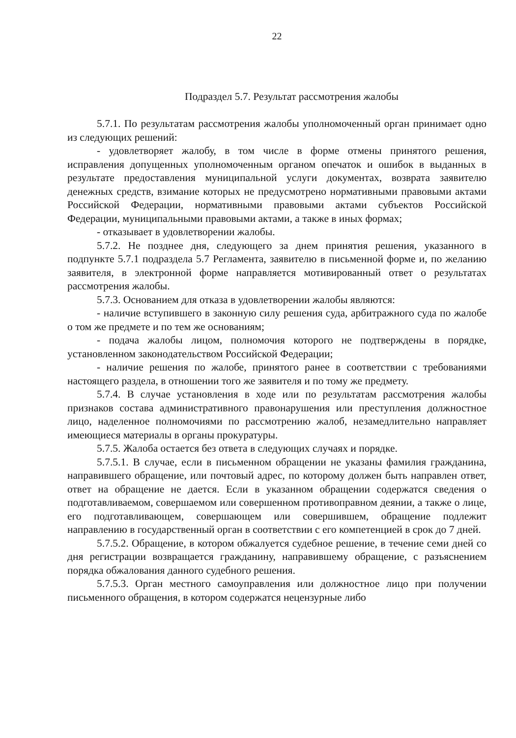22
Подраздел 5.7. Результат рассмотрения жалобы
5.7.1. По результатам рассмотрения жалобы уполномоченный орган принимает одно из следующих решений:
- удовлетворяет жалобу, в том числе в форме отмены принятого решения, исправления допущенных уполномоченным органом опечаток и ошибок в выданных в результате предоставления муниципальной услуги документах, возврата заявителю денежных средств, взимание которых не предусмотрено нормативными правовыми актами Российской Федерации, нормативными правовыми актами субъектов Российской Федерации, муниципальными правовыми актами, а также в иных формах;
- отказывает в удовлетворении жалобы.
5.7.2. Не позднее дня, следующего за днем принятия решения, указанного в подпункте 5.7.1 подраздела 5.7 Регламента, заявителю в письменной форме и, по желанию заявителя, в электронной форме направляется мотивированный ответ о результатах рассмотрения жалобы.
5.7.3. Основанием для отказа в удовлетворении жалобы являются:
- наличие вступившего в законную силу решения суда, арбитражного суда по жалобе о том же предмете и по тем же основаниям;
- подача жалобы лицом, полномочия которого не подтверждены в порядке, установленном законодательством Российской Федерации;
- наличие решения по жалобе, принятого ранее в соответствии с требованиями настоящего раздела, в отношении того же заявителя и по тому же предмету.
5.7.4. В случае установления в ходе или по результатам рассмотрения жалобы признаков состава административного правонарушения или преступления должностное лицо, наделенное полномочиями по рассмотрению жалоб, незамедлительно направляет имеющиеся материалы в органы прокуратуры.
5.7.5. Жалоба остается без ответа в следующих случаях и порядке.
5.7.5.1. В случае, если в письменном обращении не указаны фамилия гражданина, направившего обращение, или почтовый адрес, по которому должен быть направлен ответ, ответ на обращение не дается. Если в указанном обращении содержатся сведения о подготавливаемом, совершаемом или совершенном противоправном деянии, а также о лице, его подготавливающем, совершающем или совершившем, обращение подлежит направлению в государственный орган в соответствии с его компетенцией в срок до 7 дней.
5.7.5.2. Обращение, в котором обжалуется судебное решение, в течение семи дней со дня регистрации возвращается гражданину, направившему обращение, с разъяснением порядка обжалования данного судебного решения.
5.7.5.3. Орган местного самоуправления или должностное лицо при получении письменного обращения, в котором содержатся нецензурные либо